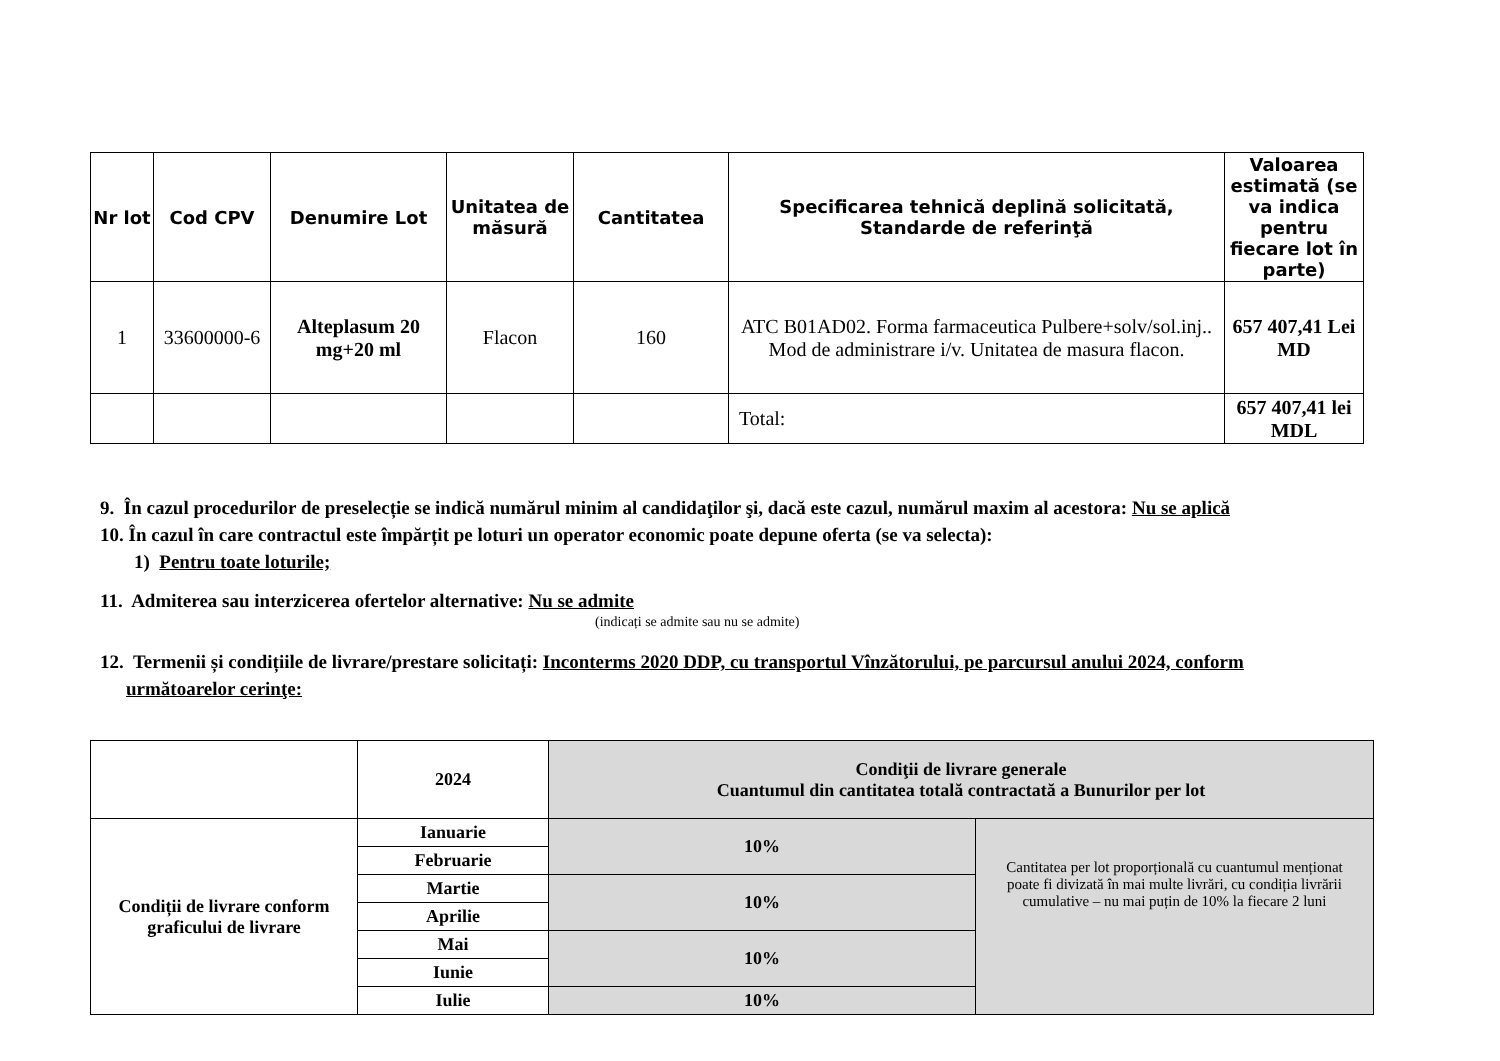| Nr lot | Cod CPV | Denumire Lot | Unitatea de măsură | Cantitatea | Specificarea tehnică deplină solicitată, Standarde de referinţă | Valoarea estimată (se va indica pentru fiecare lot în parte) |
| --- | --- | --- | --- | --- | --- | --- |
| 1 | 33600000-6 | Alteplasum 20 mg+20 ml | Flacon | 160 | ATC B01AD02. Forma farmaceutica Pulbere+solv/sol.inj.. Mod de administrare i/v. Unitatea de masura flacon. | 657 407,41 Lei MD |
| | | | | | Total: | 657 407,41 lei MDL |
9. În cazul procedurilor de preselecție se indică numărul minim al candidaţilor şi, dacă este cazul, numărul maxim al acestora: Nu se aplică
10. În cazul în care contractul este împărțit pe loturi un operator economic poate depune oferta (se va selecta):
1) Pentru toate loturile;
11. Admiterea sau interzicerea ofertelor alternative: Nu se admite
(indicați se admite sau nu se admite)
12. Termenii și condițiile de livrare/prestare solicitați: Inconterms 2020 DDP, cu transportul Vînzătorului, pe parcursul anului 2024, conform
următoarelor cerinţe:
| | 2024 | Condiţii de livrare generale Cuantumul din cantitatea totală contractată a Bunurilor per lot | |
| Condiții de livrare conform graficului de livrare | Ianuarie | 10% | Cantitatea per lot proporțională cu cuantumul menționat poate fi divizată în mai multe livrări, cu condiția livrării cumulative – nu mai puțin de 10% la fiecare 2 luni |
| | Februarie | | |
| | Martie | 10% | |
| | Aprilie | | |
| | Mai | 10% | |
| | Iunie | | |
| | Iulie | 10% | |